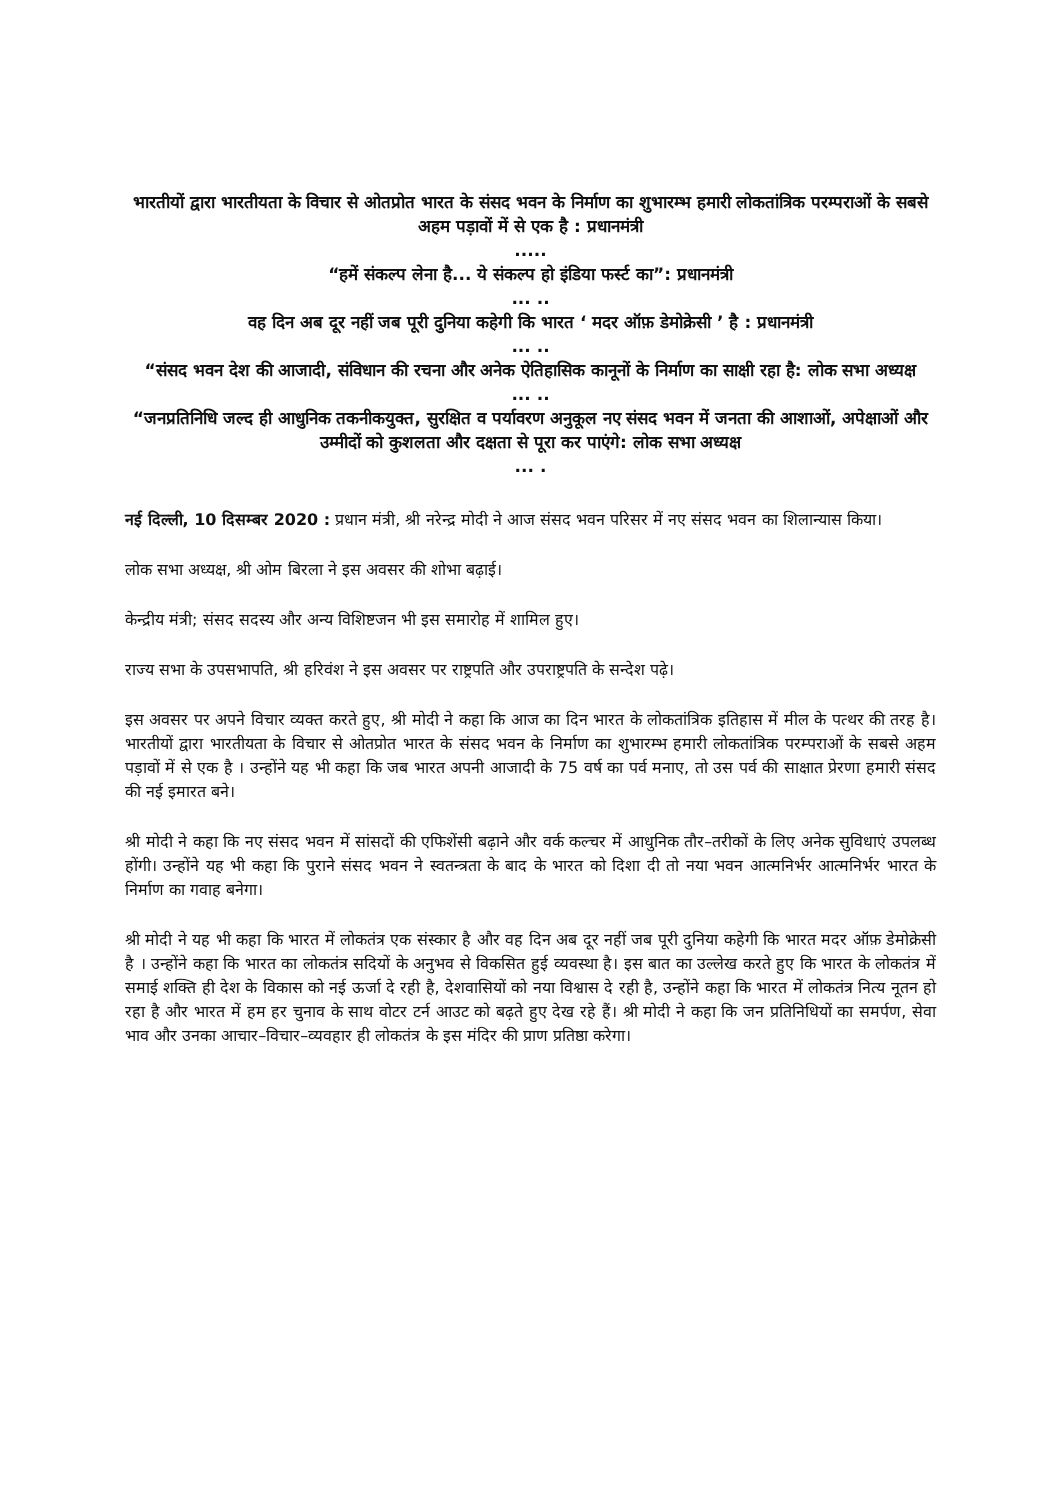भारतीयों द्वारा भारतीयता के विचार से ओतप्रोत भारत के संसद भवन के निर्माण का शुभारम्भ हमारी लोकतांत्रिक परम्पराओं के सबसे अहम पड़ावों में से एक है : प्रधानमंत्री
.....
“हमें संकल्प लेना है... ये संकल्प हो इंडिया फर्स्ट का”: प्रधानमंत्री
... ..
वह दिन अब दूर नहीं जब पूरी दुनिया कहेगी कि भारत ‘ मदर ऑफ़ डेमोक्रेसी ’ है : प्रधानमंत्री
... ..
“संसद भवन देश की आजादी, संविधान की रचना और अनेक ऐतिहासिक कानूनों के निर्माण का साक्षी रहा है: लोक सभा अध्यक्ष
... ..
“जनप्रतिनिधि जल्द ही आधुनिक तकनीकयुक्त, सुरक्षित व पर्यावरण अनुकूल नए संसद भवन में जनता की आशाओं, अपेक्षाओं और उम्मीदों को कुशलता और दक्षता से पूरा कर पाएंगे: लोक सभा अध्यक्ष
... .
नई दिल्ली, 10 दिसम्बर 2020 : प्रधान मंत्री, श्री नरेन्द्र मोदी ने आज संसद भवन परिसर में नए संसद भवन का शिलान्यास किया।
लोक सभा अध्यक्ष, श्री ओम बिरला ने इस अवसर की शोभा बढ़ाई।
केन्द्रीय मंत्री; संसद सदस्य और अन्य विशिष्टजन भी इस समारोह में शामिल हुए।
राज्य सभा के उपसभापति, श्री हरिवंश ने इस अवसर पर राष्ट्रपति और उपराष्ट्रपति के सन्देश पढ़े।
इस अवसर पर अपने विचार व्यक्त करते हुए, श्री मोदी ने कहा कि आज का दिन भारत के लोकतांत्रिक इतिहास में मील के पत्थर की तरह है। भारतीयों द्वारा भारतीयता के विचार से ओतप्रोत भारत के संसद भवन के निर्माण का शुभारम्भ हमारी लोकतांत्रिक परम्पराओं के सबसे अहम पड़ावों में से एक है । उन्होंने यह भी कहा कि जब भारत अपनी आजादी के 75 वर्ष का पर्व मनाए, तो उस पर्व की साक्षात प्रेरणा हमारी संसद की नई इमारत बने।
श्री मोदी ने कहा कि नए संसद भवन में सांसदों की एफिशेंसी बढ़ाने और वर्क कल्चर में आधुनिक तौर–तरीकों के लिए अनेक सुविधाएं उपलब्ध होंगी। उन्होंने यह भी कहा कि पुराने संसद भवन ने स्वतन्त्रता के बाद के भारत को दिशा दी तो नया भवन आत्मनिर्भर आत्मनिर्भर भारत के निर्माण का गवाह बनेगा।
श्री मोदी ने यह भी कहा कि भारत में लोकतंत्र एक संस्कार है और वह दिन अब दूर नहीं जब पूरी दुनिया कहेगी कि भारत मदर ऑफ़ डेमोक्रेसी है । उन्होंने कहा कि भारत का लोकतंत्र सदियों के अनुभव से विकसित हुई व्यवस्था है। इस बात का उल्लेख करते हुए कि भारत के लोकतंत्र में समाई शक्ति ही देश के विकास को नई ऊर्जा दे रही है, देशवासियों को नया विश्वास दे रही है, उन्होंने कहा कि भारत में लोकतंत्र नित्य नूतन हो रहा है और भारत में हम हर चुनाव के साथ वोटर टर्न आउट को बढ़ते हुए देख रहे हैं। श्री मोदी ने कहा कि जन प्रतिनिधियों का समर्पण, सेवा भाव और उनका आचार–विचार–व्यवहार ही लोकतंत्र के इस मंदिर की प्राण प्रतिष्ठा करेगा।